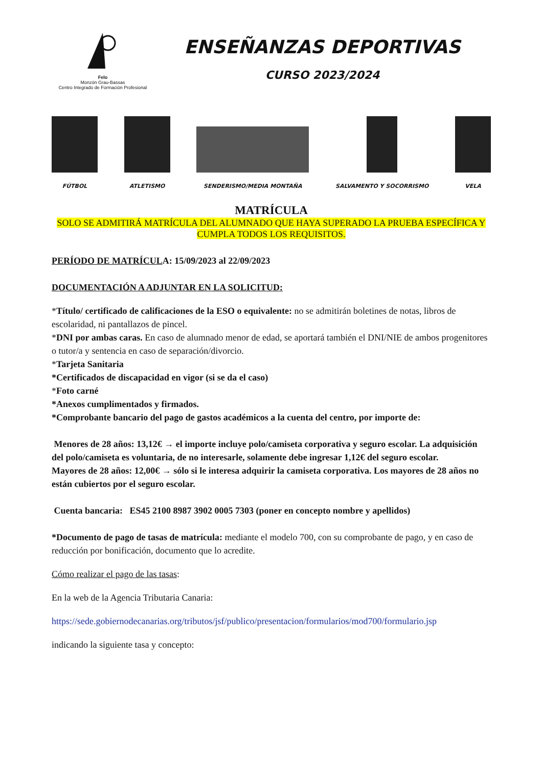Felo
Monzón Grau-Bassas
Centro Integrado de Formación Profesional
ENSEÑANZAS DEPORTIVAS
CURSO 2023/2024
FÚTBOL
ATLETISMO
SENDERISMO/MEDIA MONTAÑA
SALVAMENTO Y SOCORRISMO
VELA
MATRÍCULA
SOLO SE ADMITIRÁ MATRÍCULA DEL ALUMNADO QUE HAYA SUPERADO LA PRUEBA ESPECÍFICA Y CUMPLA TODOS LOS REQUISITOS.
PERÍODO DE MATRÍCULA: 15/09/2023 al 22/09/2023
DOCUMENTACIÓN A ADJUNTAR EN LA SOLICITUD:
*Título/ certificado de calificaciones de la ESO o equivalente: no se admitirán boletines de notas, libros de escolaridad, ni pantallazos de pincel.
*DNI por ambas caras. En caso de alumnado menor de edad, se aportará también el DNI/NIE de ambos progenitores o tutor/a y sentencia en caso de separación/divorcio.
*Tarjeta Sanitaria
*Certificados de discapacidad en vigor (si se da el caso)
*Foto carné
*Anexos cumplimentados y firmados.
*Comprobante bancario del pago de gastos académicos a la cuenta del centro, por importe de:
Menores de 28 años: 13,12€ → el importe incluye polo/camiseta corporativa y seguro escolar. La adquisición del polo/camiseta es voluntaria, de no interesarle, solamente debe ingresar 1,12€ del seguro escolar.
Mayores de 28 años: 12,00€ → sólo si le interesa adquirir la camiseta corporativa. Los mayores de 28 años no están cubiertos por el seguro escolar.
Cuenta bancaria: ES45 2100 8987 3902 0005 7303 (poner en concepto nombre y apellidos)
*Documento de pago de tasas de matrícula: mediante el modelo 700, con su comprobante de pago, y en caso de reducción por bonificación, documento que lo acredite.
Cómo realizar el pago de las tasas:
En la web de la Agencia Tributaria Canaria:
https://sede.gobiernodecanarias.org/tributos/jsf/publico/presentacion/formularios/mod700/formulario.jsp
indicando la siguiente tasa y concepto: